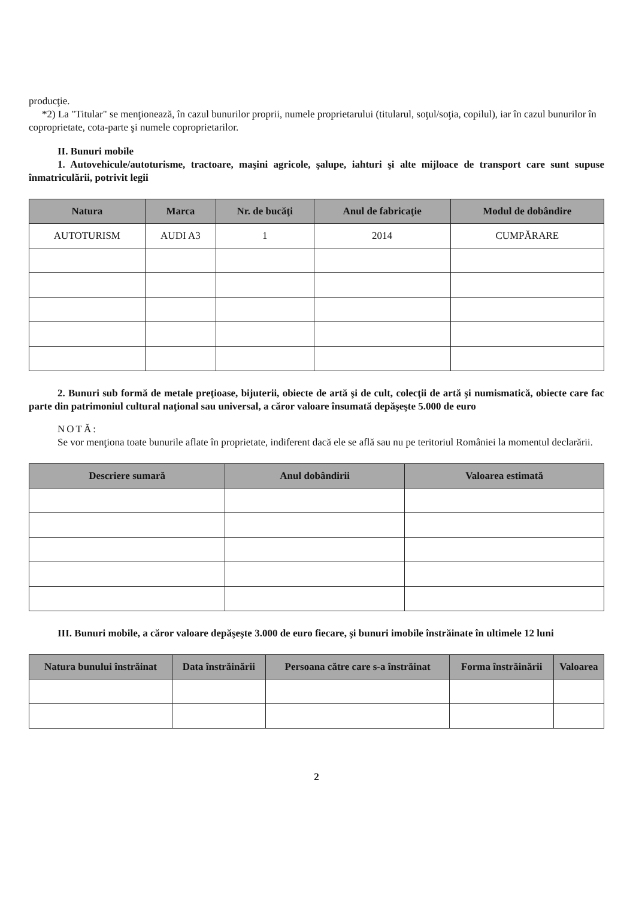producţie.
*2) La "Titular" se menţionează, în cazul bunurilor proprii, numele proprietarului (titularul, soţul/soţia, copilul), iar în cazul bunurilor în coproprietate, cota-parte şi numele coproprietarilor.
II. Bunuri mobile
1. Autovehicule/autoturisme, tractoare, maşini agricole, şalupe, iahturi şi alte mijloace de transport care sunt supuse înmatriculării, potrivit legii
| Natura | Marca | Nr. de bucăţi | Anul de fabricaţie | Modul de dobândire |
| --- | --- | --- | --- | --- |
| AUTOTURISM | AUDI A3 | 1 | 2014 | CUMPĂRARE |
2. Bunuri sub formă de metale preţioase, bijuterii, obiecte de artă şi de cult, colecţii de artă şi numismatică, obiecte care fac parte din patrimoniul cultural naţional sau universal, a căror valoare însumată depăşeşte 5.000 de euro
NOTĂ:
Se vor menţiona toate bunurile aflate în proprietate, indiferent dacă ele se află sau nu pe teritoriul României la momentul declarării.
| Descriere sumară | Anul dobândirii | Valoarea estimată |
| --- | --- | --- |
III. Bunuri mobile, a căror valoare depăşeşte 3.000 de euro fiecare, şi bunuri imobile înstrăinate în ultimele 12 luni
| Natura bunului înstrăinat | Data înstrăinării | Persoana către care s-a înstrăinat | Forma înstrăinării | Valoarea |
| --- | --- | --- | --- | --- |
2